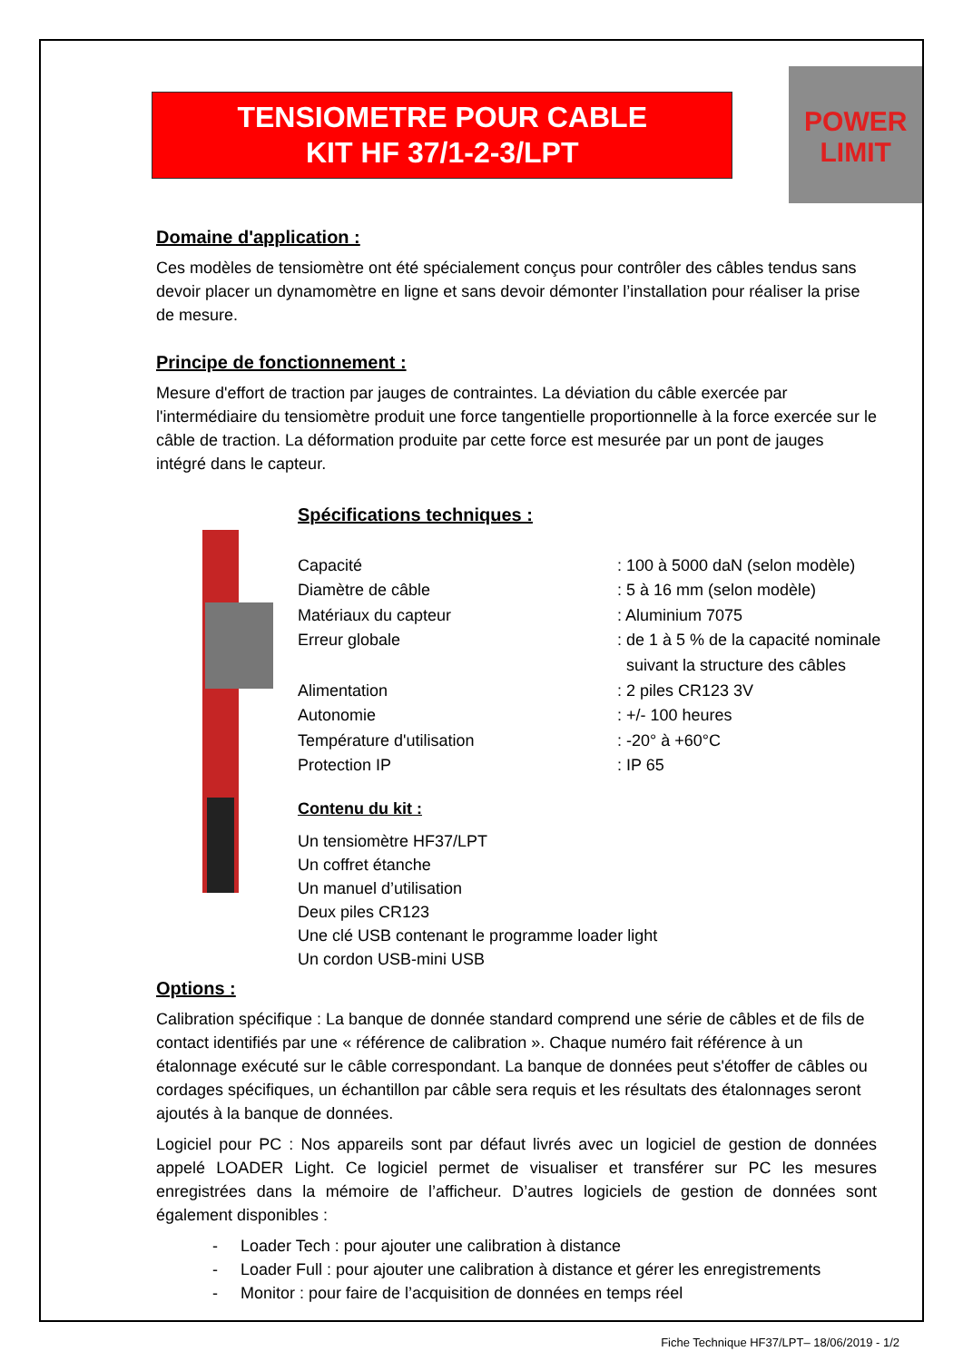TENSIOMETRE POUR CABLE
KIT HF 37/1-2-3/LPT
POWER
LIMIT
Domaine d'application :
Ces modèles de tensiomètre ont été spécialement conçus pour contrôler des câbles tendus sans devoir placer un dynamomètre en ligne et sans devoir démonter l’installation pour réaliser la prise de mesure.
Principe de fonctionnement :
Mesure d'effort de traction par jauges de contraintes. La déviation du câble exercée par l'intermédiaire du tensiomètre produit une force tangentielle proportionnelle à la force exercée sur le câble de traction. La déformation produite par cette force est mesurée par un pont de jauges intégré dans le capteur.
Spécifications techniques :
| Capacité | : 100 à 5000 daN (selon modèle) |
| Diamètre de câble | : 5 à 16 mm (selon modèle) |
| Matériaux du capteur | : Aluminium 7075 |
| Erreur globale | : de 1 à 5 % de la capacité nominale suivant la structure des câbles |
| Alimentation | : 2 piles CR123 3V |
| Autonomie | : +/- 100 heures |
| Température d'utilisation | : -20° à +60°C |
| Protection IP | : IP 65 |
Contenu du kit :
Un tensiomètre HF37/LPT
Un coffret étanche
Un manuel d’utilisation
Deux piles CR123
Une clé USB contenant le programme loader light
Un cordon USB-mini USB
Options :
Calibration spécifique : La banque de donnée standard comprend une série de câbles et de fils de contact identifiés par une « référence de calibration ». Chaque numéro fait référence à un étalonnage exécuté sur le câble correspondant. La banque de données peut s'étoffer de câbles ou cordages spécifiques, un échantillon par câble sera requis et les résultats des étalonnages seront ajoutés à la banque de données.
Logiciel pour PC : Nos appareils sont par défaut livrés avec un logiciel de gestion de données appelé LOADER Light. Ce logiciel permet de visualiser et transférer sur PC les mesures enregistrées dans la mémoire de l’afficheur. D’autres logiciels de gestion de données sont également disponibles :
- Loader Tech : pour ajouter une calibration à distance
- Loader Full : pour ajouter une calibration à distance et gérer les enregistrements
- Monitor : pour faire de l’acquisition de données en temps réel
Fiche Technique HF37/LPT– 18/06/2019 - 1/2